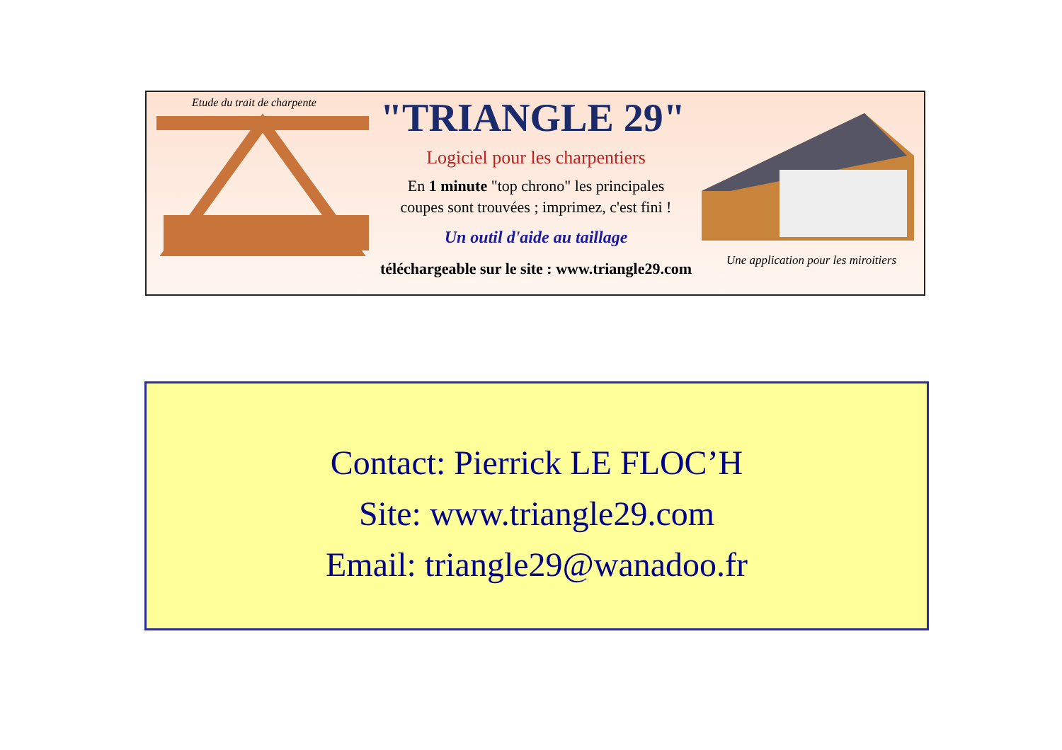Etude du trait de charpente
"TRIANGLE 29"
Logiciel pour les charpentiers
En 1 minute "top chrono" les principales
coupes sont trouvées ; imprimez, c'est fini !
Un outil d'aide au taillage
téléchargeable sur le site : www.triangle29.com
Une application pour les miroitiers
Contact: Pierrick LE FLOC’H
Site: www.triangle29.com
Email: triangle29@wanadoo.fr